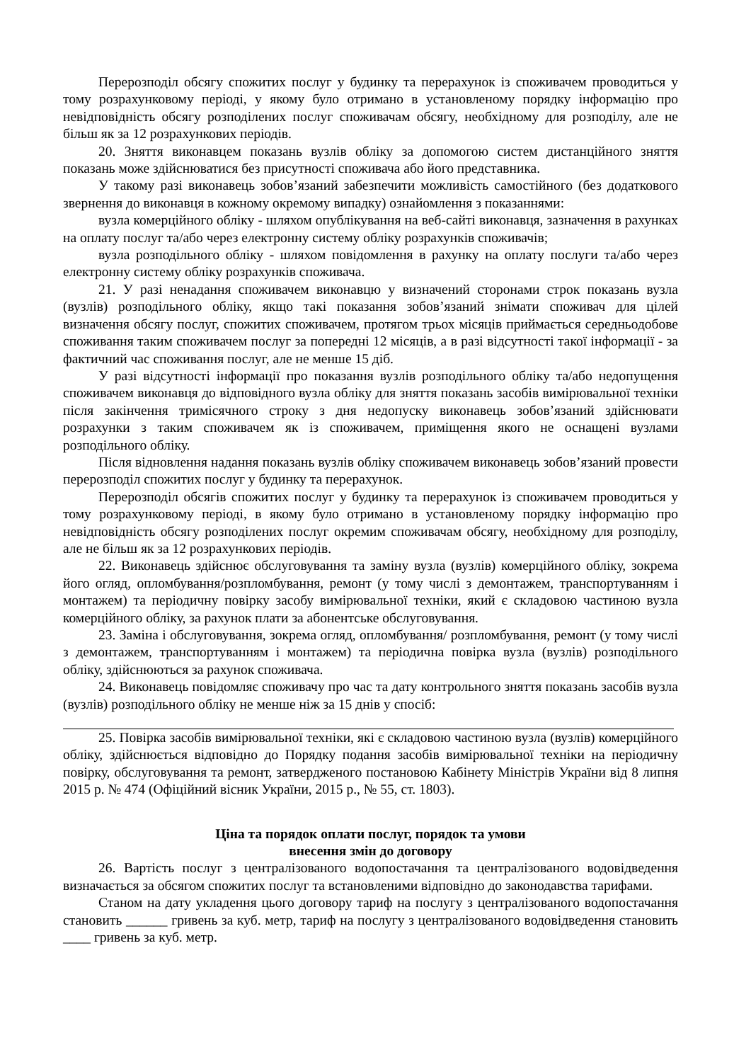Перерозподіл обсягу спожитих послуг у будинку та перерахунок із споживачем проводиться у тому розрахунковому періоді, у якому було отримано в установленому порядку інформацію про невідповідність обсягу розподілених послуг споживачам обсягу, необхідному для розподілу, але не більш як за 12 розрахункових періодів.
20. Зняття виконавцем показань вузлів обліку за допомогою систем дистанційного зняття показань може здійснюватися без присутності споживача або його представника.
У такому разі виконавець зобов’язаний забезпечити можливість самостійного (без додаткового звернення до виконавця в кожному окремому випадку) ознайомлення з показаннями:
вузла комерційного обліку - шляхом опублікування на веб-сайті виконавця, зазначення в рахунках на оплату послуг та/або через електронну систему обліку розрахунків споживачів;
вузла розподільного обліку - шляхом повідомлення в рахунку на оплату послуги та/або через електронну систему обліку розрахунків споживача.
21. У разі ненадання споживачем виконавцю у визначений сторонами строк показань вузла (вузлів) розподільного обліку, якщо такі показання зобов’язаний знімати споживач для цілей визначення обсягу послуг, спожитих споживачем, протягом трьох місяців приймається середньодобове споживання таким споживачем послуг за попередні 12 місяців, а в разі відсутності такої інформації - за фактичний час споживання послуг, але не менше 15 діб.
У разі відсутності інформації про показання вузлів розподільного обліку та/або недопущення споживачем виконавця до відповідного вузла обліку для зняття показань засобів вимірювальної техніки після закінчення тримісячного строку з дня недопуску виконавець зобов’язаний здійснювати розрахунки з таким споживачем як із споживачем, приміщення якого не оснащені вузлами розподільного обліку.
Після відновлення надання показань вузлів обліку споживачем виконавець зобов’язаний провести перерозподіл спожитих послуг у будинку та перерахунок.
Перерозподіл обсягів спожитих послуг у будинку та перерахунок із споживачем проводиться у тому розрахунковому періоді, в якому було отримано в установленому порядку інформацію про невідповідність обсягу розподілених послуг окремим споживачам обсягу, необхідному для розподілу, але не більш як за 12 розрахункових періодів.
22. Виконавець здійснює обслуговування та заміну вузла (вузлів) комерційного обліку, зокрема його огляд, опломбування/розпломбування, ремонт (у тому числі з демонтажем, транспортуванням і монтажем) та періодичну повірку засобу вимірювальної техніки, який є складовою частиною вузла комерційного обліку, за рахунок плати за абонентське обслуговування.
23. Заміна і обслуговування, зокрема огляд, опломбування/ розпломбування, ремонт (у тому числі з демонтажем, транспортуванням і монтажем) та періодична повірка вузла (вузлів) розподільного обліку, здійснюються за рахунок споживача.
24. Виконавець повідомляє споживачу про час та дату контрольного зняття показань засобів вузла (вузлів) розподільного обліку не менше ніж за 15 днів у спосіб:
25. Повірка засобів вимірювальної техніки, які є складовою частиною вузла (вузлів) комерційного обліку, здійснюється відповідно до Порядку подання засобів вимірювальної техніки на періодичну повірку, обслуговування та ремонт, затвердженого постановою Кабінету Міністрів України від 8 липня 2015 р. № 474 (Офіційний вісник України, 2015 р., № 55, ст. 1803).
Ціна та порядок оплати послуг, порядок та умови
внесення змін до договору
26. Вартість послуг з централізованого водопостачання та централізованого водовідведення визначається за обсягом спожитих послуг та встановленими відповідно до законодавства тарифами.
Станом на дату укладення цього договору тариф на послугу з централізованого водопостачання становить ______ гривень за куб. метр, тариф на послугу з централізованого водовідведення становить ____ гривень за куб. метр.